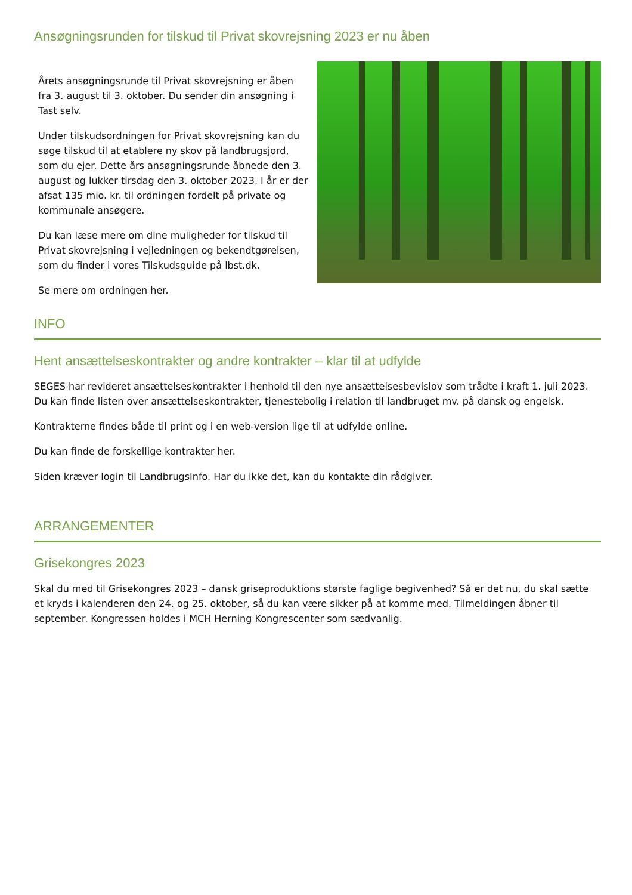Ansøgningsrunden for tilskud til Privat skovrejsning 2023 er nu åben
Årets ansøgningsrunde til Privat skovrejsning er åben fra 3. august til 3. oktober. Du sender din ansøgning i Tast selv.
Under tilskudsordningen for Privat skovrejsning kan du søge tilskud til at etablere ny skov på landbrugsjord, som du ejer. Dette års ansøgningsrunde åbnede den 3. august og lukker tirsdag den 3. oktober 2023. I år er der afsat 135 mio. kr. til ordningen fordelt på private og kommunale ansøgere.
Du kan læse mere om dine muligheder for tilskud til Privat skovrejsning i vejledningen og bekendtgørelsen, som du finder i vores Tilskudsguide på lbst.dk.
Se mere om ordningen her.
INFO
Hent ansættelseskontrakter og andre kontrakter – klar til at udfylde
SEGES har revideret ansættelseskontrakter i henhold til den nye ansættelsesbevislov som trådte i kraft 1. juli 2023. Du kan finde listen over ansættelseskontrakter, tjenestebolig i relation til landbruget mv. på dansk og engelsk.
Kontrakterne findes både til print og i en web-version lige til at udfylde online.
Du kan finde de forskellige kontrakter her.
Siden kræver login til LandbrugsInfo. Har du ikke det, kan du kontakte din rådgiver.
ARRANGEMENTER
Grisekongres 2023
Skal du med til Grisekongres 2023 – dansk griseproduktions største faglige begivenhed? Så er det nu, du skal sætte et kryds i kalenderen den 24. og 25. oktober, så du kan være sikker på at komme med. Tilmeldingen åbner til september. Kongressen holdes i MCH Herning Kongrescenter som sædvanlig.